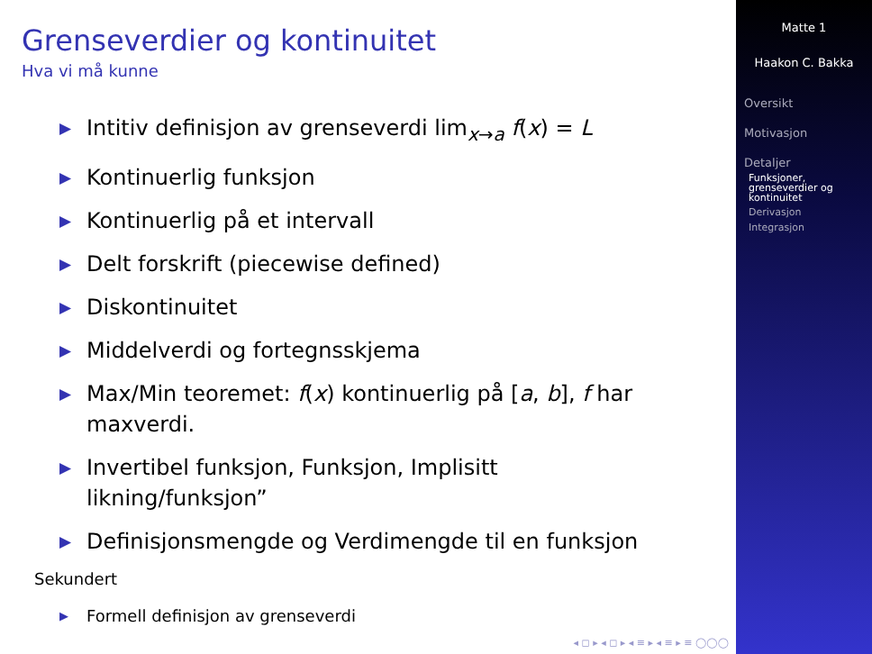Grenseverdier og kontinuitet
Hva vi må kunne
▶ Intitiv definisjon av grenseverdi lim<sub>x→a</sub> f(x) = L
▶ Kontinuerlig funksjon
▶ Kontinuerlig på et intervall
▶ Delt forskrift (piecewise defined)
▶ Diskontinuitet
▶ Middelverdi og fortegnsskjema
▶ Max/Min teoremet: f(x) kontinuerlig på [a, b], f har maxverdi.
▶ Invertibel funksjon, Funksjon, Implisitt likning/funksjon”
▶ Definisjonsmengde og Verdimengde til en funksjon
Sekundert
▶ Formell definisjon av grenseverdi
◂ ◻ ▸ ◂ ◻ ▸ ◂ ≡ ▸ ◂ ≡ ▸ ≡ ◯◯◯
Matte 1
Haakon C. Bakka
Oversikt
Motivasjon
Detaljer
Funksjoner,
grenseverdier og
kontinuitet
Derivasjon
Integrasjon